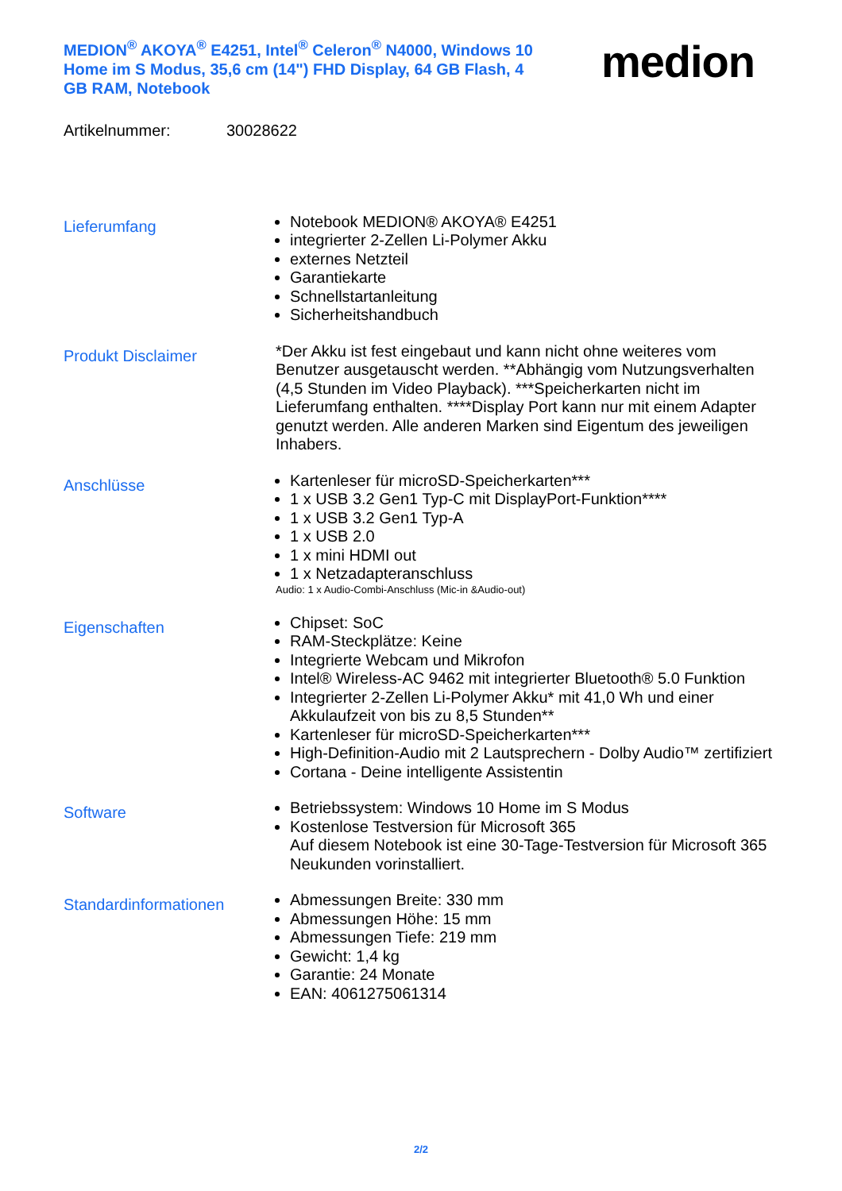MEDION<sup>®</sup> AKOYA<sup>®</sup> E4251, Intel<sup>®</sup> Celeron<sup>®</sup> N4000, Windows 10 Home im S Modus, 35,6 cm (14") FHD Display, 64 GB Flash, 4 GB RAM, Notebook
medion
Artikelnummer: 30028622
Lieferumfang
Notebook MEDION® AKOYA® E4251
integrierter 2-Zellen Li-Polymer Akku
externes Netzteil
Garantiekarte
Schnellstartanleitung
Sicherheitshandbuch
Produkt Disclaimer
*Der Akku ist fest eingebaut und kann nicht ohne weiteres vom Benutzer ausgetauscht werden. **Abhängig vom Nutzungsverhalten (4,5 Stunden im Video Playback). ***Speicherkarten nicht im Lieferumfang enthalten. ****Display Port kann nur mit einem Adapter genutzt werden. Alle anderen Marken sind Eigentum des jeweiligen Inhabers.
Anschlüsse
Kartenleser für microSD-Speicherkarten***
1 x USB 3.2 Gen1 Typ-C mit DisplayPort-Funktion****
1 x USB 3.2 Gen1 Typ-A
1 x USB 2.0
1 x mini HDMI out
1 x Netzadapteranschluss
Audio: 1 x Audio-Combi-Anschluss (Mic-in &Audio-out)
Eigenschaften
Chipset: SoC
RAM-Steckplätze: Keine
Integrierte Webcam und Mikrofon
Intel® Wireless-AC 9462 mit integrierter Bluetooth® 5.0 Funktion
Integrierter 2-Zellen Li-Polymer Akku* mit 41,0 Wh und einer Akkulaufzeit von bis zu 8,5 Stunden**
Kartenleser für microSD-Speicherkarten***
High-Definition-Audio mit 2 Lautsprechern - Dolby Audio™ zertifiziert
Cortana - Deine intelligente Assistentin
Software
Betriebssystem: Windows 10 Home im S Modus
Kostenlose Testversion für Microsoft 365
Auf diesem Notebook ist eine 30-Tage-Testversion für Microsoft 365 Neukunden vorinstalliert.
Standardinformationen
Abmessungen Breite: 330 mm
Abmessungen Höhe: 15 mm
Abmessungen Tiefe: 219 mm
Gewicht: 1,4 kg
Garantie: 24 Monate
EAN: 4061275061314
2/2